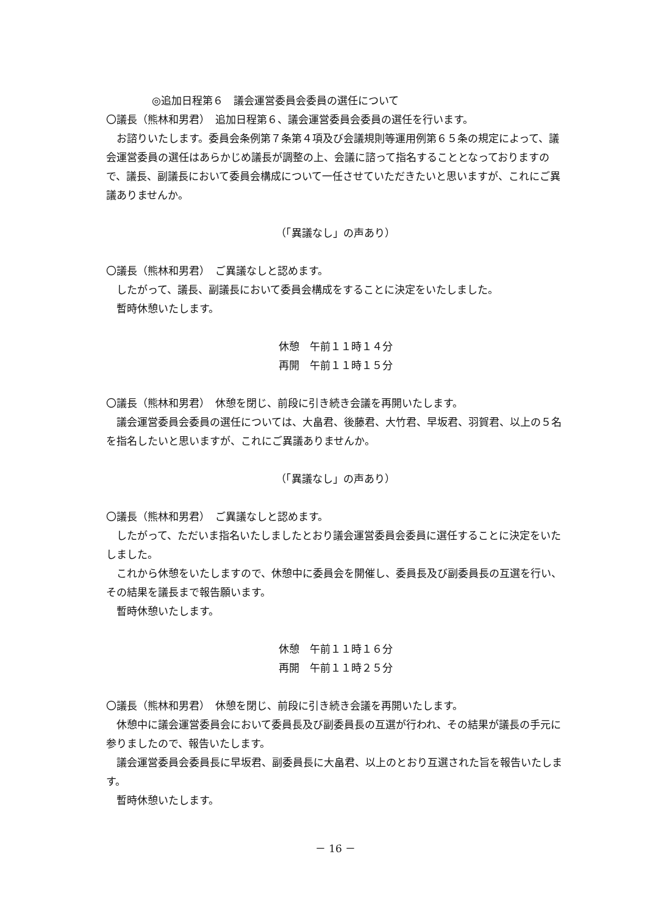◎追加日程第６　議会運営委員会委員の選任について
〇議長（熊林和男君）　追加日程第６、議会運営委員会委員の選任を行います。
お諮りいたします。委員会条例第７条第４項及び会議規則等運用例第６５条の規定によって、議会運営委員の選任はあらかじめ議長が調整の上、会議に諮って指名することとなっておりますので、議長、副議長において委員会構成について一任させていただきたいと思いますが、これにご異議ありませんか。
（「異議なし」の声あり）
〇議長（熊林和男君）　ご異議なしと認めます。
したがって、議長、副議長において委員会構成をすることに決定をいたしました。
暫時休憩いたします。
休憩　午前１１時１４分
再開　午前１１時１５分
〇議長（熊林和男君）　休憩を閉じ、前段に引き続き会議を再開いたします。
議会運営委員会委員の選任については、大畠君、後藤君、大竹君、早坂君、羽賀君、以上の５名を指名したいと思いますが、これにご異議ありませんか。
（「異議なし」の声あり）
〇議長（熊林和男君）　ご異議なしと認めます。
したがって、ただいま指名いたしましたとおり議会運営委員会委員に選任することに決定をいたしました。
これから休憩をいたしますので、休憩中に委員会を開催し、委員長及び副委員長の互選を行い、その結果を議長まで報告願います。
暫時休憩いたします。
休憩　午前１１時１６分
再開　午前１１時２５分
〇議長（熊林和男君）　休憩を閉じ、前段に引き続き会議を再開いたします。
休憩中に議会運営委員会において委員長及び副委員長の互選が行われ、その結果が議長の手元に参りましたので、報告いたします。
議会運営委員会委員長に早坂君、副委員長に大畠君、以上のとおり互選された旨を報告いたします。
暫時休憩いたします。
－ 16 －